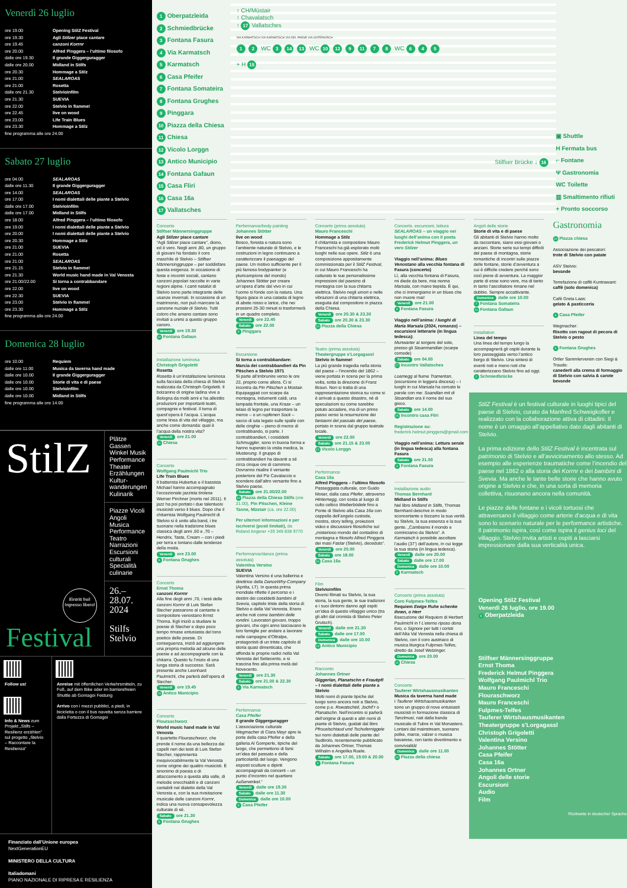Venerdì 26 luglio
| ore 19.00 | Opening StilZ Festival |
| ore 19.30 | Agli Stilzer piace cantare |
| ore 19.45 | canzoni Korrnr |
| ore 20.00 | Alfred Pinggera – l’ultimo filosofo |
| dalle ore 19.30 | Il grande Giggerguragger |
| dalle ore 20.00 | Midland in Stilfs |
| ore 20.30 | Hommage a Stilz |
| ore 21.00 | SEALAROAS |
| ore 21.00 | Rosetta |
| dalle ore 21.30 | Stelvioinfilm |
| ore 21.30 | SUEVIA |
| ore 22.00 | Stelvio in fiamme! |
| ore 22.45 | live on wood |
| ore 23.00 | Life Train Blues |
| ore 23.30 | Hommage a Stilz |
| fine programma alle ore 24.00 | |
Sabato 27 luglio
| ore 04.00 | SEALAROAS |
| dalle ore 11.30 | Il grande Giggerguragger |
| ore 14.00 | SEALAROAS |
| ore 17.00 | I nomi dialettali delle piante a Stelvio |
| dalle ore 17.00 | Stelvioinfilm |
| dalle ore 17.00 | Midland in Stilfs |
| ore 18.00 | Alfred Pinggera – l’ultimo filosofo |
| ore 19.00 | I nomi dialettali delle piante a Stelvio |
| ore 20.00 | I nomi dialettali delle piante a Stelvio |
| ore 20.30 | Hommage a Stilz |
| ore 21.00 | SUEVIA |
| ore 21.00 | Rosetta |
| ore 21.00 | SEALAROAS |
| ore 21.15 | Stelvio in fiamme! |
| ore 21.30 | World music hand made in Val Venosta |
| ore 21.00/22.00 | Si torna a contrabbandare |
| ore 22.00 | live on wood |
| ore 22.30 | SUEVIA |
| ore 23.00 | Stelvio in fiamme! |
| ore 23.30 | Hommage a Stilz |
| fine programma alle ore 24.00 | |
Domenica 28 luglio
| ore 10.00 | Requiem |
| dalle ore 11.00 | Musica da taverna hand made |
| dalle ore 10.00 | Il grande Giggerguragger |
| dalle ore 10.00 | Storie di vita e di paese |
| dalle ore 10.00 | Stelvioinfilm |
| dalle ore 10.00 | Midland in Stilfs |
| fine programma alle ore 14.00 | |
StilZ
Eintritt frei! Ingresso libero!
Festival
Plätze Gassen Winkel Musik Performance Theater Erzählungen Kultur-wanderungen Kulinarik
Piazze Vicoli Angoli Musica Performance Teatro Narrazioni Escursioni culturali Specialità culinarie
26.–
28.07.
2024
Stilfs
Stelvio
Follow us!
Info & News zum Projekt „Stilfs – Resilienz erzählen“ sul progetto „Stelvio – Raccontare la Resilienza“
Anreise mit öffentlichen Verkehrsmitteln, zu Fuß, auf dem Bike oder im barrierefreien Shuttle ab Gomagoi Festung
Arrivo con i mezzi pubblici, a piedi, in bicicletta o con il bus navetta senza barriere dalla Fortezza di Gomagoi
Finanziato dall'Unione europea
NextGenerationEU
MINISTERO DELLA CULTURA
Italiadomani
PIANO NAZIONALE DI RIPRESA E RESILIENZA
1 Oberpatzleida
2 Schmiedbrücke
3 Fontana Fasura
4 Via Karmatsch
5 Karmatsch
6 Casa Pfeifer
7 Fontana Somateira
8 Fontana Grughes
9 Pinggara
10 Piazza della Chiesa
11 Chiesa
12 Vicolo Lorggn
13 Antico Municipio
14 Fontana Gafaun
15 Casa Fliri
16 Casa 16a
17 Vallatsches
↑ CH/Müstair
↑ Chavalatsch
↑ 17 Vallatsches
VIA KARMATSCH VIA KARMATSCH VIA DEL PAESE VIA UNTERKIRCH
1 2 WC 3 14 13 WC 10 12 9 11 7 8 WC 6 4 5
+ H 15
Stilfser Brücke ↓ 16
▣ Shuttle
H Fermata bus
⌐ Fontane
Ψ Gastronomia
WC Toilette
▥ Smaltimento rifiuti
+ Pronto soccorso
Concerto
Stilfser Männersinggruppe
Agli Stilzer piace cantare
“Agli Stilzer piace cantare”, diono, ed è vero. Negli anni ‚80, un gruppo di giovani ha fondato il coro maschile di Stelvio – Stilfser Männersinggruppe – per soddisfare questa esigenza. In occasione di feste e incontri sociali, cantano canzoni popolari raccolte in varie regioni alpine. I canti natalizi di Stelvio sono parte integrante delle usanze invernali. In occasione di un matrimonio, non può mancare la canzone nuziale di Stelvio. Tutti coloro che amano cantare sono invitati a unirsi a questo gruppo canoro.
Venerdì ore 19.30
14 Fontana Gafaun
Installazione luminosa
Christoph Grigoletti
Rosetta
Rosetta è un’installazione luminosa sulla facciata della chiesa di Stelvio realizzata da Christoph Grigoletti. Il bolzanino di origine ladina vive a Bologna da molti anni e ha allestito produzioni per importanti teatri, compagnie e festival. Il tema di quest’opera è l’acqua. L’acqua come linea di vita del villaggio, ma anche come domanda: qual è l’acqua della nostra vita?
Venerdì ore 21.00
11 Chiesa
Concerto
Wolfgang Paulmichl Trio
Life Train Blues
Il batterista Hubertus e il bassista Michael hanno accompagnato l’eccezionale jazzista tirolese Werner Pirchner (morto nel 2011). Il jazz ha poi portato i due talentuosi musicisti verso il blues. Dopo che il chitarrista Wolfgang Paulmichl di Stelvio si è unito alla band, i tre suonano nella tradizione blues classica degli anni ‚60 e ‚70 – Hendrix, Taste, Cream – con i piedi per terra e lontano dalle tendenze della moda.
Venerdì ore 23.00
8 Fontana Grughes
Concerto
Ernst Thoma
canzoni Korrnr
Alla fine degli anni ‚70, i testi delle canzoni Korrnr di Luis Stefan Stecher passarono al cantante e compositore venostano Ernst Thoma. Egli iniziò a studiare le poesie di Stecher e dopo poco tempo rimase entusiasta del tono poetico delle poesie. Di conseguenza, iniziò ad aggiungere una propria melodia ad alcune delle poesie e ad accompagnarle con la chitarra. Questo fu l’inizio di una lunga storia di successo. Sarà presente anche Leonhard Paulmichl, che parlerà dell’opera di Stecher.
Venerdì ore 19.45
13 Antico Municipio
Concerto
Flouraschworz
World music hand made in Val Venosta
Il quartetto Flouraschworz, che prende il nome da una bellezza dai capelli neri dei testi di Luis Stefan Stecher, rappresenta inequivocabilmente la Val Venosta come origine dei quattro musicisti. È sinonimo di poesia e di attaccamento a questa alta valle, di melodie orecchiabili e di canzoni cantabili nel dialetto della Val Venosta e, con la sua rivisitazione musicale delle canzoni Korrnr, indica una nuova consapevolezza culturale di sé.
Sabato ore 21.30
8 Fontana Grughes
Performance/body painting
Johannes Stötter
live on wood
Bosco, foresta e natura sono l’ambiente naturale di Stelvio, e le costruzioni in legno continuano a caratterizzare il paesaggio del paese. Un motivo sufficiente per il più famoso bodypainter (e pluricampione del mondo) Johannes Stötter per creare un’opera d’arte dal vivo in cui l’uomo si fonde con la natura. Una figura giace in una catasta di legno di abete rosso e larice, che nei prossimi 25-30 minuti si trasformerà in un quadro completo.
Venerdì ore 22.45
Sabato ore 22.00
9 Pinggara
Escursione
Si torna a contrabbandare: Marcia dei contrabbandieri da Pin Pitschen a Stelvio 1971
Si parte all’imbrunire verso le ore 22, proprio come allora. Ci si incontra da Pin Pitschen a Müstair. Equipaggiati con scarpe da montagna, indumenti caldi, una lampada frontale, una Kraax – un telaio di legno per trasportare la merce – o un rupfenen Sock – sacco di iuta legato sulle spalle con delle cinghie – pieno di merce di contrabbando, si parte. I contrabbandieri, i cosiddetti Schmuggler, sono in buona forma e hanno superato la visita medica, la Musterung. Il gruppo di contrabbandieri ha davanti a sé circa cinque ore di cammino. Dovranno risalire il versante posteriore del Piz Cavalaccio e scendere dall’altro versante fino a Stelvio paese.
Sabato ore 21.00/22.00
10 Piazza della Chiesa Stilfs (ore 21.00), Pin Pitschen, Kleine Tanne, Müstair (ca. ore 22.00)
Per ulteriori informazioni e per iscriversi (posti limitati), da Roland Angerer +39 349 838 9770
Performance/danza (prima assoluta)
Valentina Versino
SUEVIA
Valentina Versino é una ballerina e direttrice della DanceWhy-Company (Aprilia, LT). In questa prima mondiale riflette il percorso e i destini dei cosiddetti bambini di Svevia, capitolo triste della storia di Stelvio e della Val Venosta. Erano anche noti come bambini delle rondini. Lavoratori giovani, troppo giovani, che ogni anno lasciavano le loro famiglie per andare a lavorare nelle campagne d’Oltralpe, protagonisti di un triste capitolo di storia quasi dimenticata, che affonda le proprie radici nella Val Venosta del Settecento, e si trascina fino alla prima metà del Novecento.
Venerdì ore 21.30
Sabato ore 21.00 & 22.30
4 Via Karmatsch
Performance
Casa Pfeifer
Il grande Giggerguragger
L’associazione culturale Wegmacher di Clara Mayr apre le porte della casa Pfeifer e della galleria Al Gomperle, tipiche del luogo, che permettono di farsi un’idea del passato e della particolarità del luogo. Vengono esposti sculture e dipinti accompagnati da concerti – un punto d’incontro nel quartiere Außerwinkel.“
Venerdì dalle ore 19.30
Sabato dalle ore 11.30
Domenica dalle ore 10.00
6 Casa Pfeifer
Concerto (prima assoluta)
Mauro Franceschi
Hommage a Stilz
Il chitarrista e compositore Mauro Franceschi ha già esplorato molti luoghi nelle sue opere. Stilz è una composizione appositamente commissionata per il StilZ Festival, in cui Mauro Franceschi ha catturato le sue personalissime impressioni del paesino di montagna con la sua chitarra elettrica. Stelvio negli umori e nelle vibrazioni di una chitarra elettrica, eseguita dal compositore in piazza della Chiesa.
Venerdì ore 20.30 & 23.30
Sabato ore 20.30 & 23.30
10 Piazza della Chiesa
Teatro (prima assoluta)
Theatergruppe s’Lorgagassl
Stelvio in fiamme!
La più grande tragedia nella storia del paese – l’incendio del 1862 – viene portata in scena per la prima volta, sotta la direzione di Franz Braun. Non si tratta di una rappresentazione storica su come si è arrivati a questo disastro, né di speculazioni su come sarebbe potuto accadere, ma di un primo passo verso la resurrezione dei fantasmi del passato del paese, portato in scena dal gruppo teatrale locale.
Venerdì ore 22.00
Sabato ore 21.15 & 23.00
12 Vicolo Lorggn
Performance
Casa 16a
Alfred Pinggera – l’ultimo filosofo
Passeggiata culturale, con Guido Moser, dalla casa Pfeifer, attraverso Hinternegg, con sosta al luogo di culto celtico Weiberbödele fino a Ponte di Stelvio alla Casa 16a con cappella dell’angelo custode, mostra, story telling, proiezioni video e discussioni filosofiche sul „misterioso mondo del contadino di montagna e filosofo Alfred Pinggera dei masi Faslar (Stelvio), deceduto“.
Venerdì ore 20.00
Sabato ore 18.00
16 Casa 16a
Film
Stelvioinfilm
Diversi filmati su Stelvio, la sua storia, la sua gente, le sue tradizioni e i suoi dintorni danno agli ospiti un’idea di questo villaggio unico (tra gli altri dal cronista di Stelvio Peter Grutsch).
Venerdì dalle ore 21.30
Sabato dalle ore 17.00
Domenica dalle ore 10.00
13 Antico Municipio
Racconto
Johannes Ortner
Giggerlan, Planatschn e Frauëpfl – I nomi dialettali delle piante a Stelvio
Molti nomi di piante tipiche del luogo sono ancora noti a Stelvio, come p.e. Rowatschëil, Jochif’r o Planatschn. Nell’incontro si parlerà dell’origine di questi e altri nomi di piante di Stelvio, guidati dal libro Pfrouslschtaud und Tschuferniggele sui nomi dialettali delle piante del Sudtirolo, recentemente pubblicato da Johannes Ortner, Thomas Wilhalm e Angelika Ruele.
Sabato ore 17.00, 19.00 & 20.00
3 Fontana Fasura
Concerto, escursioni, lettura
SEALAROAS – un viaggio nei luoghi dell’anima con il poeta Frederick Helmut Pinggera, un vero Stilzer
Viaggio nell’anima: Blues Venostano alla vecchia fontana di Fasura (concerto)
Lì, alla vecchia fontana di Fasura, mi diede da bere, mia nonna Marsala, con mano tiepida. È qui, che ci immergiamo in un blues che non muore mai!
Venerdì ore 21.00
3 Fontana Fasura
Viaggio nell’anima: I luoghi di Maria Marsala (2024, romanzo) – escursioni letterarie (in lingua tedesca):
Munwarter al sorgere del sole, presso gli Stoanmandlan (scarpe comode)
Sabato ore 04.00
17 Incontro Vallatsches
Loamegg al fiume Tramentan, (escursione in leggera discesa) – i luoghi in cui Marsala ha cercato le parole con me: Soandlan mit di Stoandlan era il nome del suo gioco.
Sabato ore 14.00
15 Incontro casa Fliri
Registrazione su: frederick.helmut.pinggera@gmail.com
Viaggio nell’anima: Lettura serale (in lingua tedesca) alla fontana Fasura
Sabato ore 21.00
3 Fontana Fasura
Installazione audio
Thomas Bernhard
Midland in Stilfs
Nel libro Midland in Stilfs, Thomas Bernhard descrive in modo sconcertante e bizzarro la sua verità su Stelvio, la sua essenza e la sua gente. „Cambiamo il mondo e cominciamo da Stelvio“. A Karmatsch è possibile ascoltare l’audio (37’) dell’autore, in cui legge la sua storia (in lingua tedesca).
Venerdì dalle ore 20.00
Sabato dalle ore 17.00
Domenica dalle ore 10.00
5 Karmatsch
Concerto (prima assoluta)
Coro Fulpmes-Telfes
Requiem Ewige Ruhe schenke ihnen, o Herr
Esecuzione del Requiem di Herbert Paulmichl in f L’eterno riposo dona loro, o Signore per tutti i coristi dell’Alta Val Venosta nella chiesa di Stelvio, con il coro austriaco di musica liturgica Fulpmes-Telfes, diretto da Josef Wetzinger.
Domenica ore 20.00
11 Chiesa
Concerto
Tauferer Wirtshausmusikanten
Musica da taverna hand made
I Tauferer Wirtshausmusikanten sono un gruppo di nove entusiasti musicisti in formazione classica di Tanzlmusi, nati dalla banda musicale di Tubre in Val Monastero. Lontani dal mainstream, suonano polke, marce, valzer o musica bavarese, con tanto divertimento e convivialità!
Domenica dalle ore 11.00
10 Piazza della chiesa
Angoli delle storie
Storie di vita e di paese
Gli abitanti di Stelvio hanno molto da raccontare, siano essi giovani o anziani. Storie serie sui tempi difficili del paese di montagna, storie romantiche di incontri sulle piazze delle fontane, storie d’avventura a cui è difficile credere perché sono così piene di avventura. La maggior parte di esse sono vere, ma di tanto in tanto l’ascoltatore rimane nel dubbio. Sempre accattivante.
Domenica dalle ore 10.00
7 Fontana Somateira
14 Fontana Gafaun
Installation
Linea del tempo
Una linea del tempo lungo la accompagnerà gli ospiti durante la loro passeggiata verso l’antico borgo di Stelvio. Una sintesi di eventi noti e meno noti che caratterizzano Stelvio fino ad oggi.
2 Schmiedbrücke
Gastronomia
10 Piazza chiesa
Associazione dei pescatori:
trote di Stelvio con patate
ASV Stelvio:
bevande
Torrefazione di caffè Kuntrawant:
caffè (solo domenica)
Cafè Greta Laas:
gelato & pasticceria
6 Casa Pfeifer
Wegmacher:
Risotto con ragout di pecora di Stelvio o pesto
8 Fontana Grughes
Ortler Sammlerverein con Siegi & Traude:
canederli alla crema di formaggio di Stelvio con salvia & carote
bevande
StilZ Festival è un festival culturale in luoghi tipici del paese di Stelvio, curato da Manfred Schweigkofler e realizzato con la collaborazione attiva di cittadini. Il nome è un omaggio all’appellativo dato dagli abitanti di Stelvio.
La prima edizione dello StilZ Festival è incentrata sul patrimonio di Stelvio e all’avvicinamento allo stesso. Ad esempio alle esperienze traumatiche come l’incendio del paese nel 1862 o alla storia dei Korrnr e dei bambini di Svevia. Ma anche le tante belle storie che hanno avuto origine a Stelvio e che, in una sorta di memoria collettiva, risuonano ancora nella comunità.
Le piazze delle fontane e i vicoli tortuosi che attraversano il villaggio come arterie d’acqua e di vita sono lo scenario naturale per le performance artistiche. Il patrimonio ispira, così come ispira il genius loci del villaggio. Stelvio invita artisti e ospiti a lasciarsi impressionare dalla sua verticalità unica.
Opening StilZ Festival
Venerdì 26 luglio, ore 19.00
1 Oberpatzleida
Stilfser Männersinggruppe
Ernst Thoma
Frederick Helmut Pinggera
Wolfgang Paulmichl Trio
Mauro Franceschi
Flouraschworz
Mauro Franceschi
Fulpmes-Telfes
Tauferer Wirtshausmusikanten
Theatergruppe s’Lorgagassl
Christoph Grigoletti
Valentina Versino
Johannes Stötter
Casa Pfeifer
Casa 16a
Johannes Ortner
Angoli delle storie
Escursioni
Audio
Film
Rückseite in deutscher Sprache